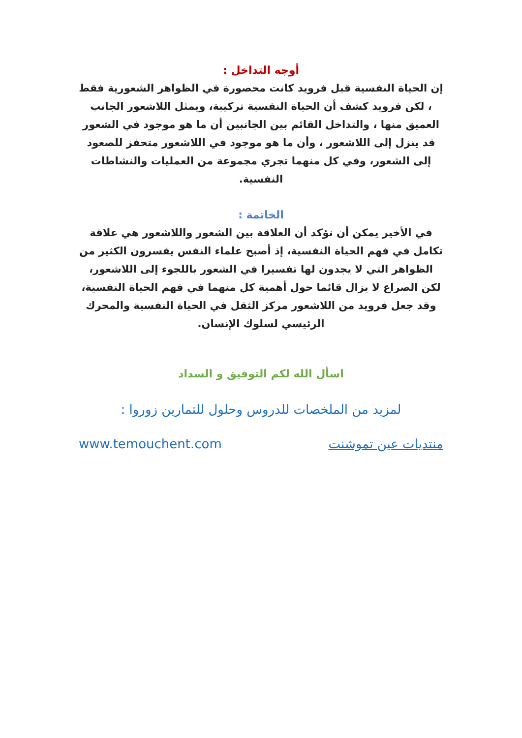أوجه التداخل :
إن الحياة النفسية قبل فرويد كانت محصورة في الظواهر الشعورية فقط ، لكن فرويد كشف أن الحياة النفسية تركيبة، ويمثل اللاشعور الجانب العميق منها ، والتداخل القائم بين الجانبين أن ما هو موجود في الشعور قد ينزل إلى اللاشعور ، وأن ما هو موجود في اللاشعور متحفز للصعود إلى الشعور، وفي كل منهما تجري مجموعة من العمليات والنشاطات النفسية.
الخاتمة :
في الأخير يمكن أن نؤكد أن العلاقة بين الشعور واللاشعور هي علاقة تكامل في فهم الحياة النفسية، إذ أصبح علماء النفس يفسرون الكثير من الظواهر التي لا يجدون لها تفسيرا في الشعور باللجوء إلى اللاشعور، لكن الصراع لا يزال قائما حول أهمية كل منهما في فهم الحياة النفسية، وقد جعل فرويد من اللاشعور مركز الثقل في الحياة النفسية والمحرك الرئيسي لسلوك الإنسان.
اسأل الله لكم التوفيق و السداد
لمزيد من الملخصات للدروس وحلول للتمارين زوروا :
منتديات عين تموشنت www.temouchent.com